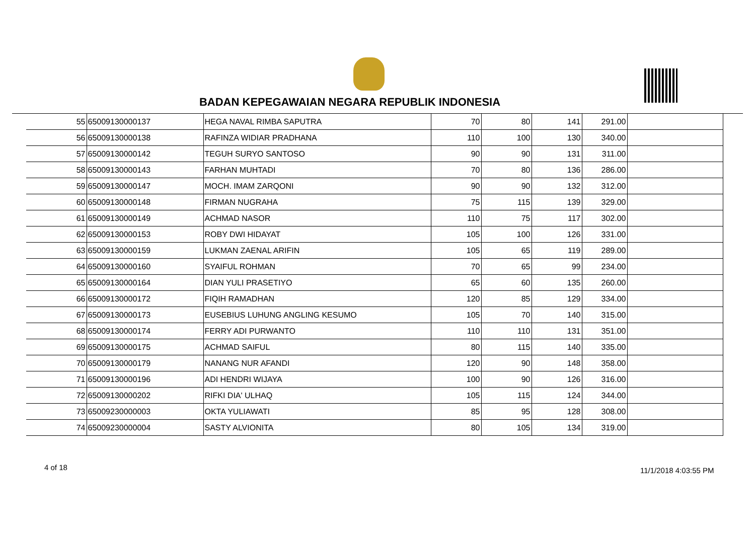BADAN KEPEGAWAIAN NEGARA REPUBLIK INDONESIA
| 55 | 65009130000137 | HEGA NAVAL RIMBA SAPUTRA | 70 | 80 | 141 | 291.00 | |
| 56 | 65009130000138 | RAFINZA WIDIAR PRADHANA | 110 | 100 | 130 | 340.00 | |
| 57 | 65009130000142 | TEGUH SURYO SANTOSO | 90 | 90 | 131 | 311.00 | |
| 58 | 65009130000143 | FARHAN MUHTADI | 70 | 80 | 136 | 286.00 | |
| 59 | 65009130000147 | MOCH. IMAM ZARQONI | 90 | 90 | 132 | 312.00 | |
| 60 | 65009130000148 | FIRMAN NUGRAHA | 75 | 115 | 139 | 329.00 | |
| 61 | 65009130000149 | ACHMAD NASOR | 110 | 75 | 117 | 302.00 | |
| 62 | 65009130000153 | ROBY DWI HIDAYAT | 105 | 100 | 126 | 331.00 | |
| 63 | 65009130000159 | LUKMAN ZAENAL ARIFIN | 105 | 65 | 119 | 289.00 | |
| 64 | 65009130000160 | SYAIFUL ROHMAN | 70 | 65 | 99 | 234.00 | |
| 65 | 65009130000164 | DIAN YULI PRASETIYO | 65 | 60 | 135 | 260.00 | |
| 66 | 65009130000172 | FIQIH RAMADHAN | 120 | 85 | 129 | 334.00 | |
| 67 | 65009130000173 | EUSEBIUS LUHUNG ANGLING KESUMO | 105 | 70 | 140 | 315.00 | |
| 68 | 65009130000174 | FERRY ADI PURWANTO | 110 | 110 | 131 | 351.00 | |
| 69 | 65009130000175 | ACHMAD SAIFUL | 80 | 115 | 140 | 335.00 | |
| 70 | 65009130000179 | NANANG NUR AFANDI | 120 | 90 | 148 | 358.00 | |
| 71 | 65009130000196 | ADI HENDRI WIJAYA | 100 | 90 | 126 | 316.00 | |
| 72 | 65009130000202 | RIFKI DIA' ULHAQ | 105 | 115 | 124 | 344.00 | |
| 73 | 65009230000003 | OKTA YULIAWATI | 85 | 95 | 128 | 308.00 | |
| 74 | 65009230000004 | SASTY ALVIONITA | 80 | 105 | 134 | 319.00 | |
4 of 18 11/1/2018 4:03:55 PM